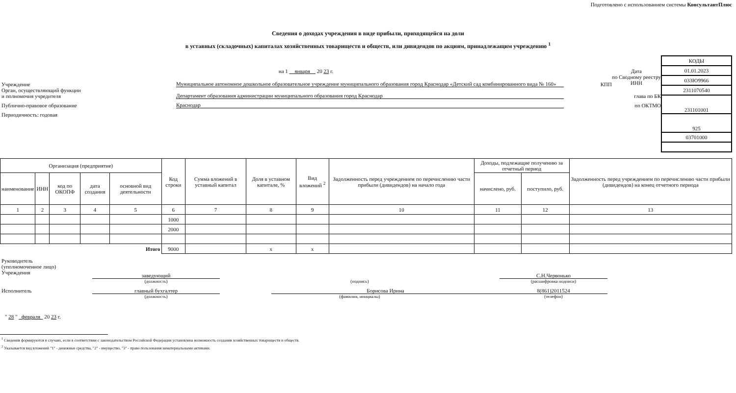Подготовлено с использованием системы КонсультантПлюс
Сведения о доходах учреждения в виде прибыли, приходящейся на доли
в уставных (складочных) капиталах хозяйственных товариществ и обществ, или дивидендов по акциям, принадлежащим учреждению <sup>1</sup>
на 1 января 20 23 г. Дата
по Сводному реестру
ИНН
Учреждение Муниципальное автономное дошкольное образовательное учреждение муниципального образования город Краснодар «Детский сад комбинированного вида № 160» КПП
Орган, осуществляющий функции
и полномочия учредителя Департамент образования администрации муниципального образования город Краснодар глава по БК
Публично-правовое образование Краснодар по ОКТМО
Периодичность: годовая
| КОДЫ |
| 01.01.2023 |
| 033Ю9966 |
| 2311070540 |
| 231101001 |
| 925 |
| 03701000 |
| Организация (предприятие) | | | | | Код строки | Сумма вложений в уставный капитал | Доля в уставном капитале, % | Вид вложений <sup>2</sup> | Задолженность перед учреждением по перечислению части прибыли (дивидендов) на начало года | Доходы, подлежащие получению за отчетный период | | Задолженность перед учреждением по перечислению части прибыли (дивидендов) на конец отчетного периода |
| --- | --- | --- | --- | --- | --- | --- | --- | --- | --- | --- | --- | --- |
| наименование | ИНН | код по ОКОПФ | дата создания | основной вид деятельности | | | | | | начислено, руб. | поступило, руб. | |
| 1 | 2 | 3 | 4 | 5 | 6 | 7 | 8 | 9 | 10 | 11 | 12 | 13 |
| | | | | | 1000 | | | | | | | |
| | | | | | 2000 | | | | | | | |
| Итого | | | | | 9000 | | x | x | | | | |
Руководитель
(уполномоченное лицо)
Учреждения
заведующий С.Н.Червонько
(должность) (подпись) (расшифровка подписи)
Исполнитель главный бухгалтер Борисова Ирина 8(861)2011524
(должность) (фамилия, инициалы) (телефон)
" 28 " февраля 20 23 г.
<sup>1</sup> Сведения формируются в случаях, если в соответствии с законодательством Российской Федерации установлена возможность создания хозяйственных товариществ и обществ.
<sup>2</sup> Указывается вид вложений "1" - денежные средства, "2" - имущество, "3" - право пользования нематериальными активами.